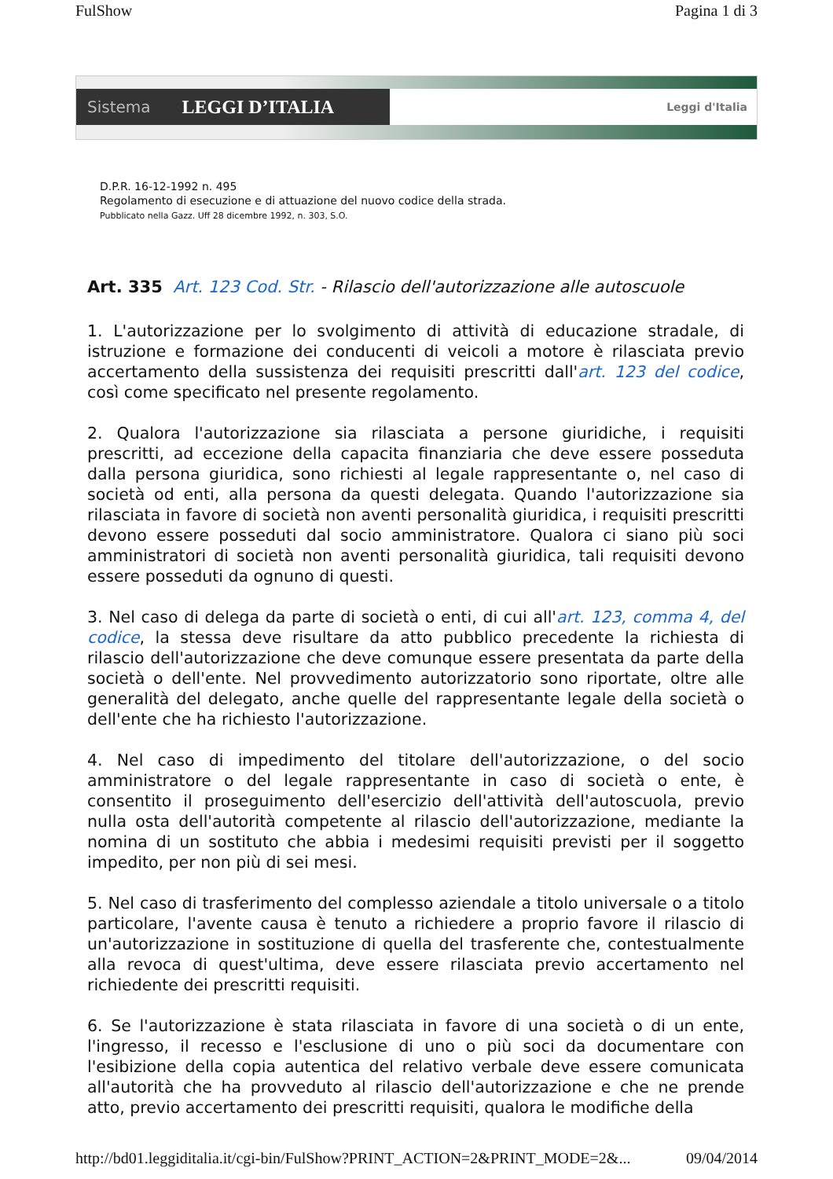FulShow Pagina 1 di 3
Sistema LEGGI D’ITALIA
Leggi d'Italia
D.P.R. 16-12-1992 n. 495
Regolamento di esecuzione e di attuazione del nuovo codice della strada.
Pubblicato nella Gazz. Uff 28 dicembre 1992, n. 303, S.O.
Art. 335 Art. 123 Cod. Str. - Rilascio dell'autorizzazione alle autoscuole
1. L'autorizzazione per lo svolgimento di attività di educazione stradale, di istruzione e formazione dei conducenti di veicoli a motore è rilasciata previo accertamento della sussistenza dei requisiti prescritti dall'art. 123 del codice, così come specificato nel presente regolamento.
2. Qualora l'autorizzazione sia rilasciata a persone giuridiche, i requisiti prescritti, ad eccezione della capacita finanziaria che deve essere posseduta dalla persona giuridica, sono richiesti al legale rappresentante o, nel caso di società od enti, alla persona da questi delegata. Quando l'autorizzazione sia rilasciata in favore di società non aventi personalità giuridica, i requisiti prescritti devono essere posseduti dal socio amministratore. Qualora ci siano più soci amministratori di società non aventi personalità giuridica, tali requisiti devono essere posseduti da ognuno di questi.
3. Nel caso di delega da parte di società o enti, di cui all'art. 123, comma 4, del codice, la stessa deve risultare da atto pubblico precedente la richiesta di rilascio dell'autorizzazione che deve comunque essere presentata da parte della società o dell'ente. Nel provvedimento autorizzatorio sono riportate, oltre alle generalità del delegato, anche quelle del rappresentante legale della società o dell'ente che ha richiesto l'autorizzazione.
4. Nel caso di impedimento del titolare dell'autorizzazione, o del socio amministratore o del legale rappresentante in caso di società o ente, è consentito il proseguimento dell'esercizio dell'attività dell'autoscuola, previo nulla osta dell'autorità competente al rilascio dell'autorizzazione, mediante la nomina di un sostituto che abbia i medesimi requisiti previsti per il soggetto impedito, per non più di sei mesi.
5. Nel caso di trasferimento del complesso aziendale a titolo universale o a titolo particolare, l'avente causa è tenuto a richiedere a proprio favore il rilascio di un'autorizzazione in sostituzione di quella del trasferente che, contestualmente alla revoca di quest'ultima, deve essere rilasciata previo accertamento nel richiedente dei prescritti requisiti.
6. Se l'autorizzazione è stata rilasciata in favore di una società o di un ente, l'ingresso, il recesso e l'esclusione di uno o più soci da documentare con l'esibizione della copia autentica del relativo verbale deve essere comunicata all'autorità che ha provveduto al rilascio dell'autorizzazione e che ne prende atto, previo accertamento dei prescritti requisiti, qualora le modifiche della
http://bd01.leggiditalia.it/cgi-bin/FulShow?PRINT_ACTION=2&PRINT_MODE=2&... 09/04/2014